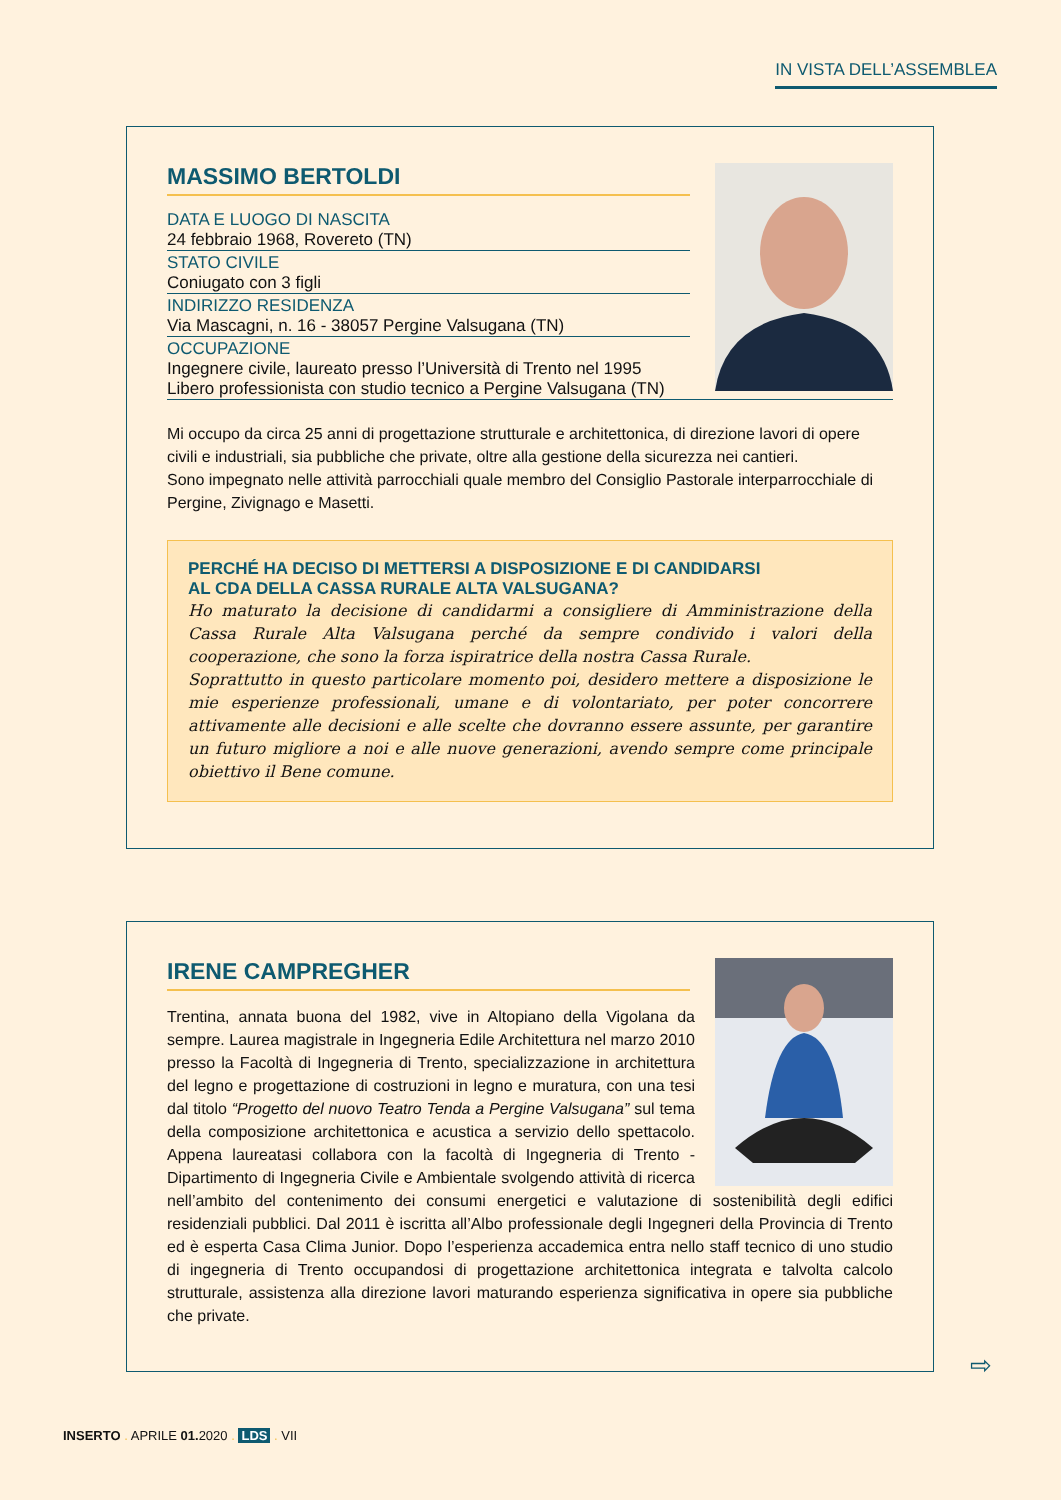IN VISTA DELL’ASSEMBLEA
MASSIMO BERTOLDI
DATA E LUOGO DI NASCITA
24 febbraio 1968, Rovereto (TN)
STATO CIVILE
Coniugato con 3 figli
INDIRIZZO RESIDENZA
Via Mascagni, n. 16 - 38057 Pergine Valsugana (TN)
OCCUPAZIONE
Ingegnere civile, laureato presso l’Università di Trento nel 1995
Libero professionista con studio tecnico a Pergine Valsugana (TN)
Mi occupo da circa 25 anni di progettazione strutturale e architettonica, di direzione lavori di opere civili e industriali, sia pubbliche che private, oltre alla gestione della sicurezza nei cantieri.
Sono impegnato nelle attività parrocchiali quale membro del Consiglio Pastorale interparrocchiale di Pergine, Zivignago e Masetti.
PERCHÉ HA DECISO DI METTERSI A DISPOSIZIONE E DI CANDIDARSI
AL CDA DELLA CASSA RURALE ALTA VALSUGANA?
Ho maturato la decisione di candidarmi a consigliere di Amministrazione della Cassa Rurale Alta Valsugana perché da sempre condivido i valori della cooperazione, che sono la forza ispiratrice della nostra Cassa Rurale.
Soprattutto in questo particolare momento poi, desidero mettere a disposizione le mie esperienze professionali, umane e di volontariato, per poter concorrere attivamente alle decisioni e alle scelte che dovranno essere assunte, per garantire un futuro migliore a noi e alle nuove generazioni, avendo sempre come principale obiettivo il Bene comune.
IRENE CAMPREGHER
Trentina, annata buona del 1982, vive in Altopiano della Vigolana da sempre. Laurea magistrale in Ingegneria Edile Architettura nel marzo 2010 presso la Facoltà di Ingegneria di Trento, specializzazione in architettura del legno e progettazione di costruzioni in legno e muratura, con una tesi dal titolo “Progetto del nuovo Teatro Tenda a Pergine Valsugana” sul tema della composizione architettonica e acustica a servizio dello spettacolo. Appena laureatasi collabora con la facoltà di Ingegneria di Trento - Dipartimento di Ingegneria Civile e Ambientale svolgendo attività di ricerca nell’ambito del contenimento dei consumi energetici e valutazione di sostenibilità degli edifici residenziali pubblici. Dal 2011 è iscritta all’Albo professionale degli Ingegneri della Provincia di Trento ed è esperta Casa Clima Junior. Dopo l’esperienza accademica entra nello staff tecnico di uno studio di ingegneria di Trento occupandosi di progettazione architettonica integrata e talvolta calcolo strutturale, assistenza alla direzione lavori maturando esperienza significativa in opere sia pubbliche che private.
⇨
INSERTO . APRILE 01. 2020 . LDS . VII